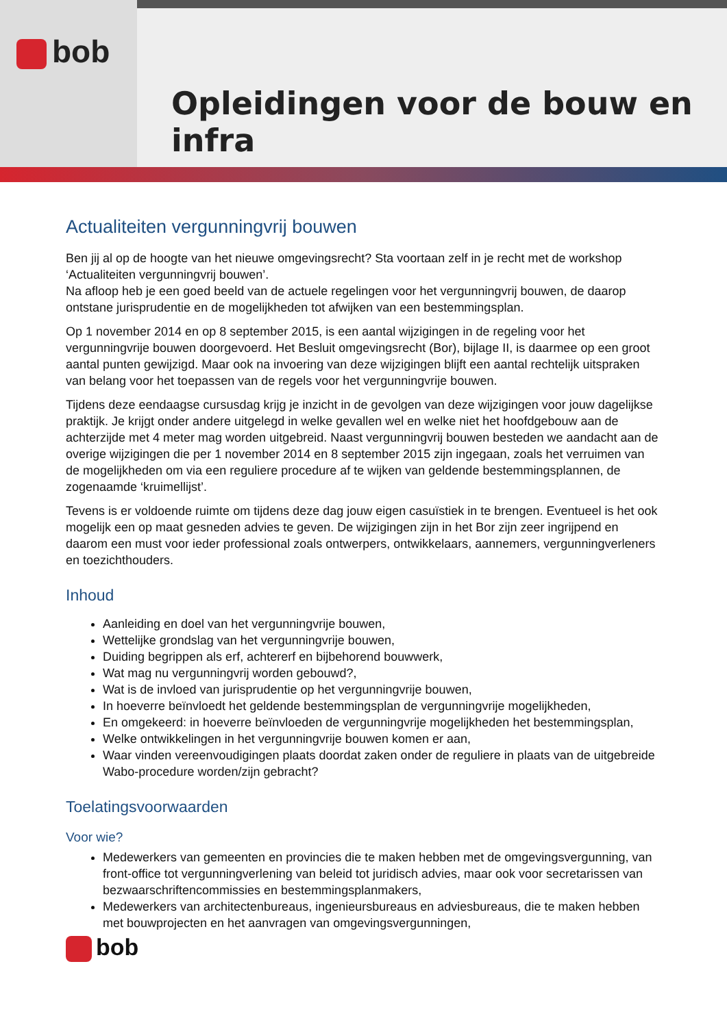bob
Opleidingen voor de bouw en infra
Actualiteiten vergunningvrij bouwen
Ben jij al op de hoogte van het nieuwe omgevingsrecht? Sta voortaan zelf in je recht met de workshop ‘Actualiteiten vergunningvrij bouwen’.
Na afloop heb je een goed beeld van de actuele regelingen voor het vergunningvrij bouwen, de daarop ontstane jurisprudentie en de mogelijkheden tot afwijken van een bestemmingsplan.
Op 1 november 2014 en op 8 september 2015, is een aantal wijzigingen in de regeling voor het vergunningvrije bouwen doorgevoerd. Het Besluit omgevingsrecht (Bor), bijlage II, is daarmee op een groot aantal punten gewijzigd. Maar ook na invoering van deze wijzigingen blijft een aantal rechtelijk uitspraken van belang voor het toepassen van de regels voor het vergunningvrije bouwen.
Tijdens deze eendaagse cursusdag krijg je inzicht in de gevolgen van deze wijzigingen voor jouw dagelijkse praktijk. Je krijgt onder andere uitgelegd in welke gevallen wel en welke niet het hoofdgebouw aan de achterzijde met 4 meter mag worden uitgebreid. Naast vergunningvrij bouwen besteden we aandacht aan de overige wijzigingen die per 1 november 2014 en 8 september 2015 zijn ingegaan, zoals het verruimen van de mogelijkheden om via een reguliere procedure af te wijken van geldende bestemmingsplannen, de zogenaamde ‘kruimellijst’.
Tevens is er voldoende ruimte om tijdens deze dag jouw eigen casuïstiek in te brengen. Eventueel is het ook mogelijk een op maat gesneden advies te geven. De wijzigingen zijn in het Bor zijn zeer ingrijpend en daarom een must voor ieder professional zoals ontwerpers, ontwikkelaars, aannemers, vergunningverleners en toezichthouders.
Inhoud
Aanleiding en doel van het vergunningvrije bouwen,
Wettelijke grondslag van het vergunningvrije bouwen,
Duiding begrippen als erf, achtererf en bijbehorend bouwwerk,
Wat mag nu vergunningvrij worden gebouwd?,
Wat is de invloed van jurisprudentie op het vergunningvrije bouwen,
In hoeverre beïnvloedt het geldende bestemmingsplan de vergunningvrije mogelijkheden,
En omgekeerd: in hoeverre beïnvloeden de vergunningvrije mogelijkheden het bestemmingsplan,
Welke ontwikkelingen in het vergunningvrije bouwen komen er aan,
Waar vinden vereenvoudigingen plaats doordat zaken onder de reguliere in plaats van de uitgebreide Wabo-procedure worden/zijn gebracht?
Toelatingsvoorwaarden
Voor wie?
Medewerkers van gemeenten en provincies die te maken hebben met de omgevingsvergunning, van front-office tot vergunningverlening van beleid tot juridisch advies, maar ook voor secretarissen van bezwaarschriftencommissies en bestemmingsplanmakers,
Medewerkers van architectenbureaus, ingenieursbureaus en adviesbureaus, die te maken hebben met bouwprojecten en het aanvragen van omgevingsvergunningen,
bob